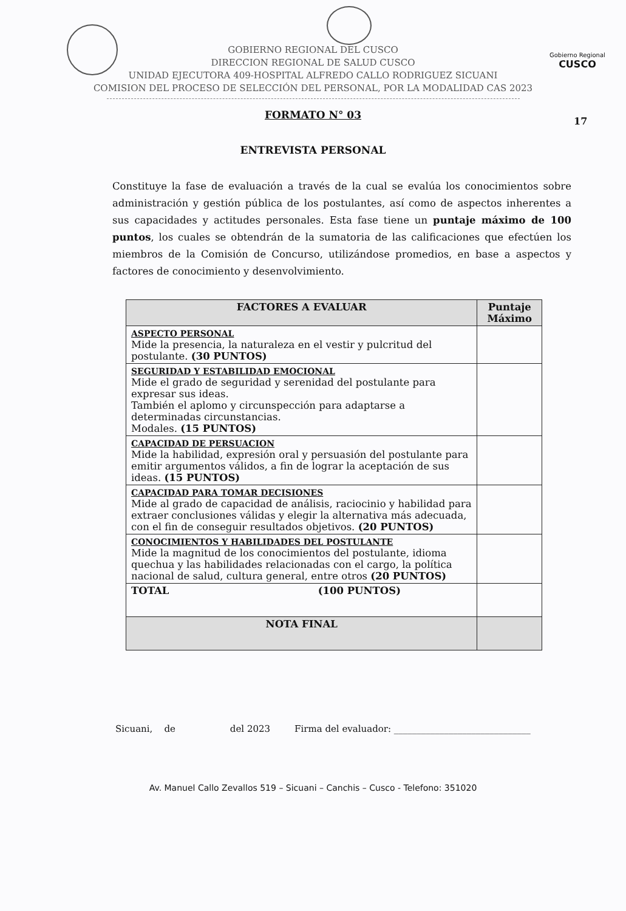Gobierno Regional
CUSCO
17
GOBIERNO REGIONAL DEL CUSCO
DIRECCION REGIONAL DE SALUD CUSCO
UNIDAD EJECUTORA 409-HOSPITAL ALFREDO CALLO RODRIGUEZ SICUANI
COMISION DEL PROCESO DE SELECCIÓN DEL PERSONAL, POR LA MODALIDAD CAS 2023
FORMATO N° 03
ENTREVISTA PERSONAL
Constituye la fase de evaluación a través de la cual se evalúa los conocimientos sobre administración y gestión pública de los postulantes, así como de aspectos inherentes a sus capacidades y actitudes personales. Esta fase tiene un puntaje máximo de 100 puntos, los cuales se obtendrán de la sumatoria de las calificaciones que efectúen los miembros de la Comisión de Concurso, utilizándose promedios, en base a aspectos y factores de conocimiento y desenvolvimiento.
| FACTORES A EVALUAR | Puntaje Máximo |
| --- | --- |
| ASPECTO PERSONAL Mide la presencia, la naturaleza en el vestir y pulcritud del postulante. (30 PUNTOS) | |
| SEGURIDAD Y ESTABILIDAD EMOCIONAL Mide el grado de seguridad y serenidad del postulante para expresar sus ideas. También el aplomo y circunspección para adaptarse a determinadas circunstancias. Modales. (15 PUNTOS) | |
| CAPACIDAD DE PERSUACION Mide la habilidad, expresión oral y persuasión del postulante para emitir argumentos válidos, a fin de lograr la aceptación de sus ideas. (15 PUNTOS) | |
| CAPACIDAD PARA TOMAR DECISIONES Mide al grado de capacidad de análisis, raciocinio y habilidad para extraer conclusiones válidas y elegir la alternativa más adecuada, con el fin de conseguir resultados objetivos. (20 PUNTOS) | |
| CONOCIMIENTOS Y HABILIDADES DEL POSTULANTE Mide la magnitud de los conocimientos del postulante, idioma quechua y las habilidades relacionadas con el cargo, la política nacional de salud, cultura general, entre otros (20 PUNTOS) | |
| TOTAL (100 PUNTOS) | |
| NOTA FINAL | |
Sicuani, de del 2023 Firma del evaluador: ______________________________
Av. Manuel Callo Zevallos 519 – Sicuani – Canchis – Cusco - Telefono: 351020